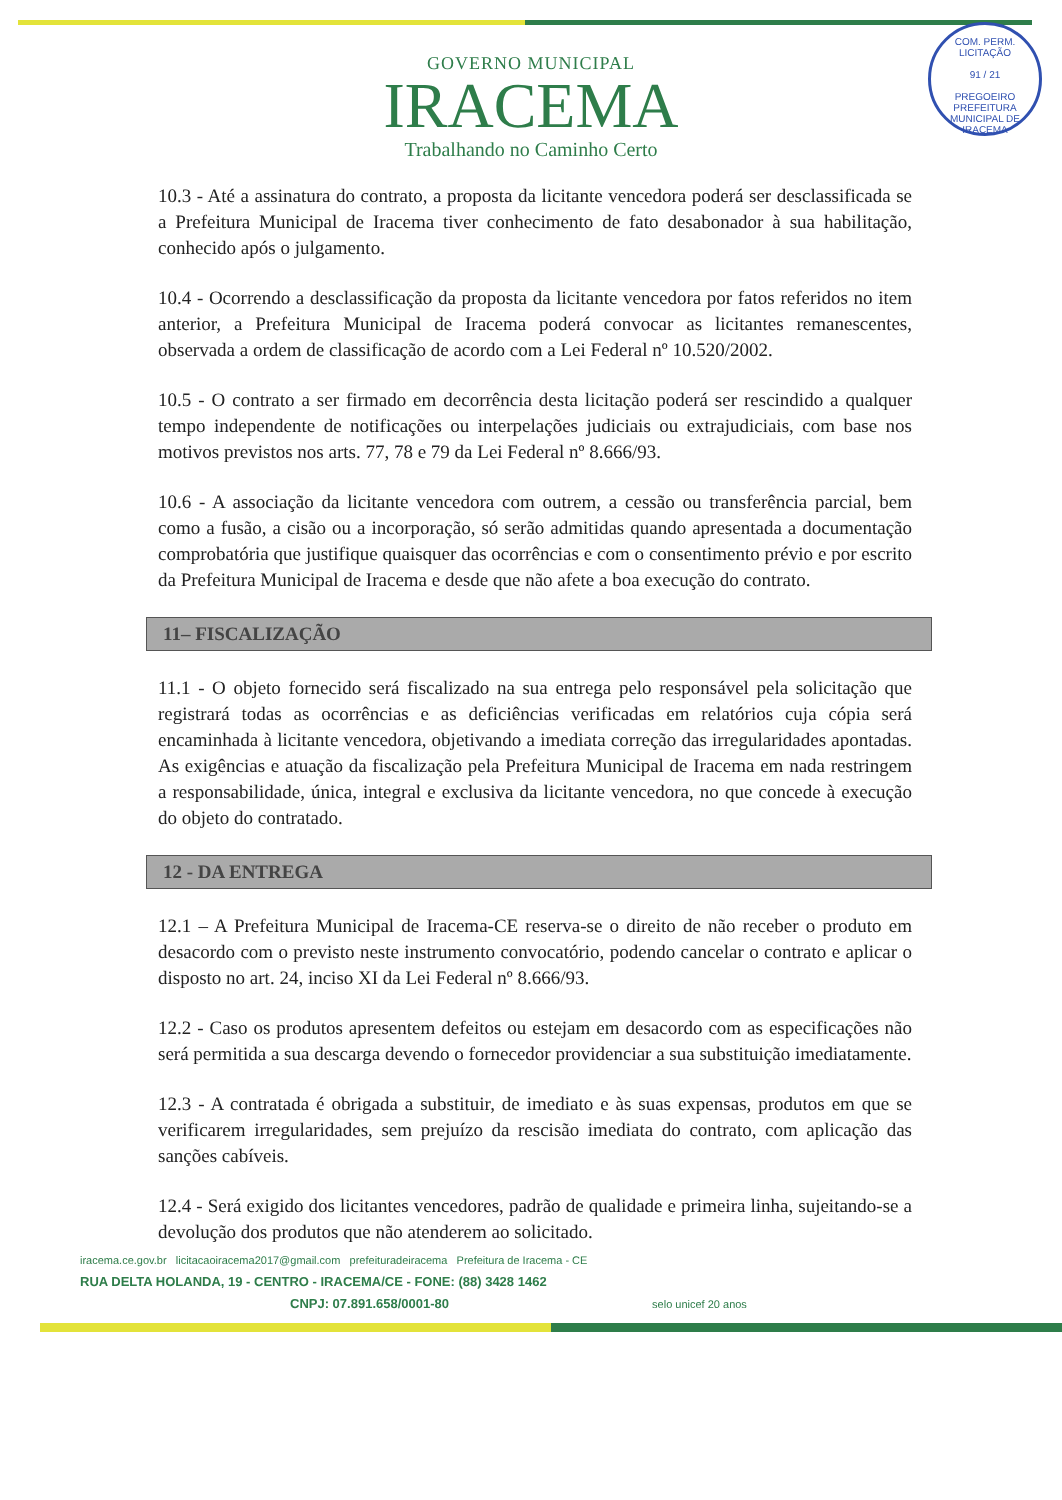COM. PERM. LICITAÇÃO
91 / 21
PREGOEIRO
PREFEITURA MUNICIPAL DE IRACEMA
GOVERNO MUNICIPAL
IRACEMA
Trabalhando no Caminho Certo
10.3 - Até a assinatura do contrato, a proposta da licitante vencedora poderá ser desclassificada se a Prefeitura Municipal de Iracema tiver conhecimento de fato desabonador à sua habilitação, conhecido após o julgamento.
10.4 - Ocorrendo a desclassificação da proposta da licitante vencedora por fatos referidos no item anterior, a Prefeitura Municipal de Iracema poderá convocar as licitantes remanescentes, observada a ordem de classificação de acordo com a Lei Federal nº 10.520/2002.
10.5 - O contrato a ser firmado em decorrência desta licitação poderá ser rescindido a qualquer tempo independente de notificações ou interpelações judiciais ou extrajudiciais, com base nos motivos previstos nos arts. 77, 78 e 79 da Lei Federal nº 8.666/93.
10.6 - A associação da licitante vencedora com outrem, a cessão ou transferência parcial, bem como a fusão, a cisão ou a incorporação, só serão admitidas quando apresentada a documentação comprobatória que justifique quaisquer das ocorrências e com o consentimento prévio e por escrito da Prefeitura Municipal de Iracema e desde que não afete a boa execução do contrato.
11– FISCALIZAÇÃO
11.1 - O objeto fornecido será fiscalizado na sua entrega pelo responsável pela solicitação que registrará todas as ocorrências e as deficiências verificadas em relatórios cuja cópia será encaminhada à licitante vencedora, objetivando a imediata correção das irregularidades apontadas. As exigências e atuação da fiscalização pela Prefeitura Municipal de Iracema em nada restringem a responsabilidade, única, integral e exclusiva da licitante vencedora, no que concede à execução do objeto do contratado.
12 - DA ENTREGA
12.1 – A Prefeitura Municipal de Iracema-CE reserva-se o direito de não receber o produto em desacordo com o previsto neste instrumento convocatório, podendo cancelar o contrato e aplicar o disposto no art. 24, inciso XI da Lei Federal nº 8.666/93.
12.2 - Caso os produtos apresentem defeitos ou estejam em desacordo com as especificações não será permitida a sua descarga devendo o fornecedor providenciar a sua substituição imediatamente.
12.3 - A contratada é obrigada a substituir, de imediato e às suas expensas, produtos em que se verificarem irregularidades, sem prejuízo da rescisão imediata do contrato, com aplicação das sanções cabíveis.
12.4 - Será exigido dos licitantes vencedores, padrão de qualidade e primeira linha, sujeitando-se a devolução dos produtos que não atenderem ao solicitado.
iracema.ce.gov.br licitacaoiracema2017@gmail.com prefeituradeiracema Prefeitura de Iracema - CE
RUA DELTA HOLANDA, 19 - CENTRO - IRACEMA/CE - FONE: (88) 3428 1462
CNPJ: 07.891.658/0001-80 selo unicef 20 anos